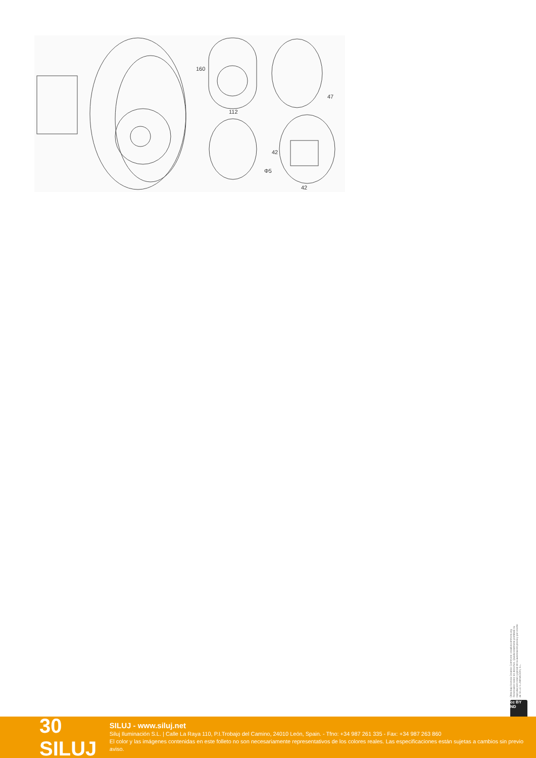112
47
42
Φ5
160
42
Obra bajo licencia Creative Commons: creativecommons.org Reservados todos los derechos. Queda totalmente prohibido su reproducción total o parcial sin la autorización previa y por escrito de SILUJ ILUMINACIÓN, S.L.
cc BY ND
30 SILUJ
SILUJ - www.siluj.net
Siluj Iluminación S.L. | Calle La Raya 110, P.I.Trobajo del Camino, 24010 León, Spain. - Tfno: +34 987 261 335 - Fax: +34 987 263 860
El color y las imágenes contenidas en este folleto no son necesariamente representativos de los colores reales. Las especificaciones están sujetas a cambios sin previo aviso.